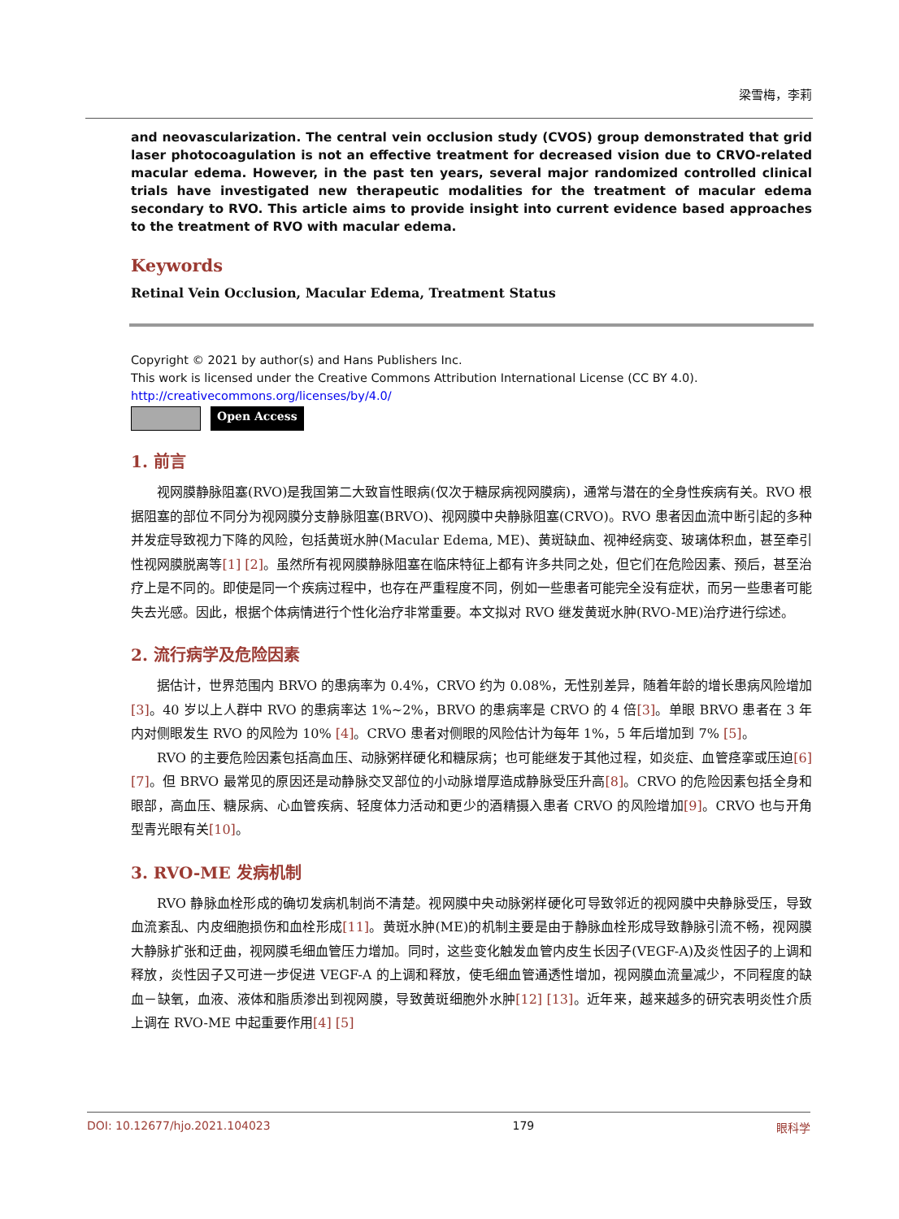梁雪梅，李莉
and neovascularization. The central vein occlusion study (CVOS) group demonstrated that grid laser photocoagulation is not an effective treatment for decreased vision due to CRVO-related macular edema. However, in the past ten years, several major randomized controlled clinical trials have investigated new therapeutic modalities for the treatment of macular edema secondary to RVO. This article aims to provide insight into current evidence based approaches to the treatment of RVO with macular edema.
Keywords
Retinal Vein Occlusion, Macular Edema, Treatment Status
Copyright © 2021 by author(s) and Hans Publishers Inc.
This work is licensed under the Creative Commons Attribution International License (CC BY 4.0).
http://creativecommons.org/licenses/by/4.0/
Open Access
1. 前言
视网膜静脉阻塞(RVO)是我国第二大致盲性眼病(仅次于糖尿病视网膜病)，通常与潜在的全身性疾病有关。RVO 根据阻塞的部位不同分为视网膜分支静脉阻塞(BRVO)、视网膜中央静脉阻塞(CRVO)。RVO 患者因血流中断引起的多种并发症导致视力下降的风险，包括黄斑水肿(Macular Edema, ME)、黄斑缺血、视神经病变、玻璃体积血，甚至牵引性视网膜脱离等[1] [2]。虽然所有视网膜静脉阻塞在临床特征上都有许多共同之处，但它们在危险因素、预后，甚至治疗上是不同的。即使是同一个疾病过程中，也存在严重程度不同，例如一些患者可能完全没有症状，而另一些患者可能失去光感。因此，根据个体病情进行个性化治疗非常重要。本文拟对 RVO 继发黄斑水肿(RVO-ME)治疗进行综述。
2. 流行病学及危险因素
据估计，世界范围内 BRVO 的患病率为 0.4%，CRVO 约为 0.08%，无性别差异，随着年龄的增长患病风险增加[3]。40 岁以上人群中 RVO 的患病率达 1%~2%，BRVO 的患病率是 CRVO 的 4 倍[3]。单眼 BRVO 患者在 3 年内对侧眼发生 RVO 的风险为 10% [4]。CRVO 患者对侧眼的风险估计为每年 1%，5 年后增加到 7% [5]。
RVO 的主要危险因素包括高血压、动脉粥样硬化和糖尿病；也可能继发于其他过程，如炎症、血管痉挛或压迫[6] [7]。但 BRVO 最常见的原因还是动静脉交叉部位的小动脉增厚造成静脉受压升高[8]。CRVO 的危险因素包括全身和眼部，高血压、糖尿病、心血管疾病、轻度体力活动和更少的酒精摄入患者 CRVO 的风险增加[9]。CRVO 也与开角型青光眼有关[10]。
3. RVO-ME 发病机制
RVO 静脉血栓形成的确切发病机制尚不清楚。视网膜中央动脉粥样硬化可导致邻近的视网膜中央静脉受压，导致血流紊乱、内皮细胞损伤和血栓形成[11]。黄斑水肿(ME)的机制主要是由于静脉血栓形成导致静脉引流不畅，视网膜大静脉扩张和迂曲，视网膜毛细血管压力增加。同时，这些变化触发血管内皮生长因子(VEGF-A)及炎性因子的上调和释放，炎性因子又可进一步促进 VEGF-A 的上调和释放，使毛细血管通透性增加，视网膜血流量减少，不同程度的缺血－缺氧，血液、液体和脂质渗出到视网膜，导致黄斑细胞外水肿[12] [13]。近年来，越来越多的研究表明炎性介质上调在 RVO-ME 中起重要作用[4] [5]
DOI: 10.12677/hjo.2021.104023 179 眼科学